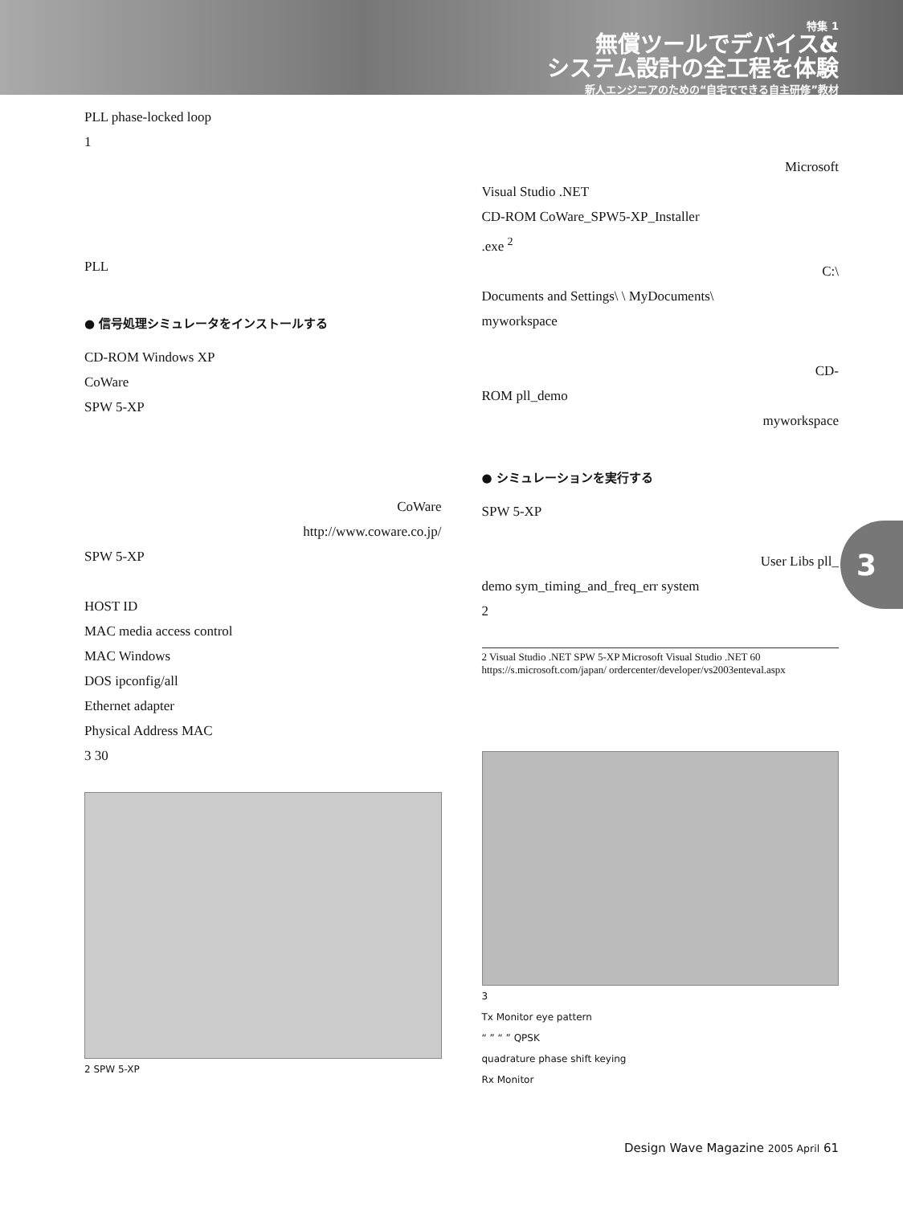特集 1
無償ツールでデバイス&
システム設計の全工程を体験
新人エンジニアのための“自宅でできる自主研修”教材
PLL phase-locked loop
1
PLL
● 信号処理シミュレータをインストールする
CD-ROM Windows XP
CoWare
SPW 5-XP
CoWare
http://www.coware.co.jp/
SPW 5-XP
HOST ID
MAC media access control
MAC Windows
DOS ipconfig/all
Ethernet adapter
Physical Address MAC
3 30
2 SPW 5-XP
Microsoft
Visual Studio .NET
CD-ROM CoWare_SPW5-XP_Installer
.exe <sup>2</sup>
C:\
Documents and Settings\ \ MyDocuments\
myworkspace
CD-
ROM pll_demo
myworkspace
● シミュレーションを実行する
SPW 5-XP
User Libs pll_
demo sym_timing_and_freq_err system
2
2 Visual Studio .NET SPW 5-XP Microsoft Visual Studio .NET 60 https://s.microsoft.com/japan/ ordercenter/developer/vs2003enteval.aspx
3
Tx Monitor eye pattern
“ ” “ ” QPSK
quadrature phase shift keying
Rx Monitor
3
Design Wave Magazine 2005 April 61